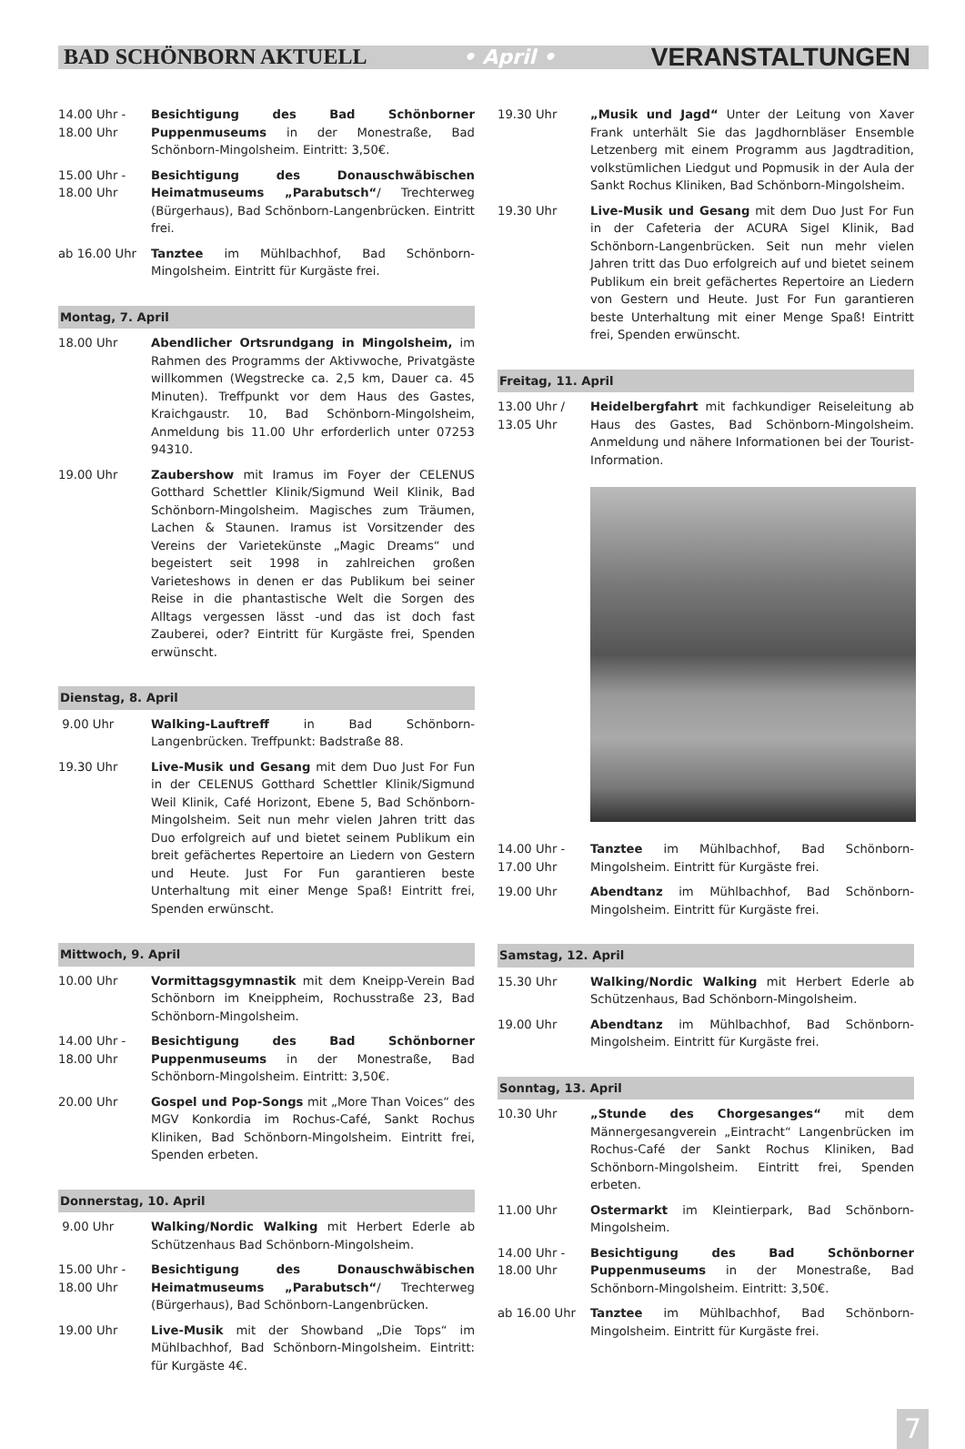BAD SCHÖNBORN AKTUELL • April • VERANSTALTUNGEN
14.00 Uhr -
18.00 Uhr
Besichtigung des Bad Schönborner Puppenmuseums in der Monestraße, Bad Schönborn-Mingolsheim. Eintritt: 3,50€.
15.00 Uhr -
18.00 Uhr
Besichtigung des Donauschwäbischen Heimatmuseums „Parabutsch“/ Trechterweg (Bürgerhaus), Bad Schönborn-Langenbrücken. Eintritt frei.
ab 16.00 Uhr Tanztee im Mühlbachhof, Bad Schönborn-Mingolsheim. Eintritt für Kurgäste frei.
Montag, 7. April
18.00 Uhr Abendlicher Ortsrundgang in Mingolsheim, im Rahmen des Programms der Aktivwoche, Privatgäste willkommen (Wegstrecke ca. 2,5 km, Dauer ca. 45 Minuten). Treffpunkt vor dem Haus des Gastes, Kraichgaustr. 10, Bad Schönborn-Mingolsheim, Anmeldung bis 11.00 Uhr erforderlich unter 07253 94310.
19.00 Uhr Zaubershow mit Iramus im Foyer der CELENUS Gotthard Schettler Klinik/Sigmund Weil Klinik, Bad Schönborn-Mingolsheim. Magisches zum Träumen, Lachen & Staunen. Iramus ist Vorsitzender des Vereins der Varietekünste „Magic Dreams“ und begeistert seit 1998 in zahlreichen großen Varieteshows in denen er das Publikum bei seiner Reise in die phantastische Welt die Sorgen des Alltags vergessen lässt -und das ist doch fast Zauberei, oder? Eintritt für Kurgäste frei, Spenden erwünscht.
Dienstag, 8. April
9.00 Uhr Walking-Lauftreff in Bad Schönborn-Langenbrücken. Treffpunkt: Badstraße 88.
19.30 Uhr Live-Musik und Gesang mit dem Duo Just For Fun in der CELENUS Gotthard Schettler Klinik/Sigmund Weil Klinik, Café Horizont, Ebene 5, Bad Schönborn-Mingolsheim. Seit nun mehr vielen Jahren tritt das Duo erfolgreich auf und bietet seinem Publikum ein breit gefächertes Repertoire an Liedern von Gestern und Heute. Just For Fun garantieren beste Unterhaltung mit einer Menge Spaß! Eintritt frei, Spenden erwünscht.
Mittwoch, 9. April
10.00 Uhr Vormittagsgymnastik mit dem Kneipp-Verein Bad Schönborn im Kneippheim, Rochusstraße 23, Bad Schönborn-Mingolsheim.
14.00 Uhr -
18.00 Uhr
Besichtigung des Bad Schönborner Puppenmuseums in der Monestraße, Bad Schönborn-Mingolsheim. Eintritt: 3,50€.
20.00 Uhr Gospel und Pop-Songs mit „More Than Voices“ des MGV Konkordia im Rochus-Café, Sankt Rochus Kliniken, Bad Schönborn-Mingolsheim. Eintritt frei, Spenden erbeten.
Donnerstag, 10. April
9.00 Uhr Walking/Nordic Walking mit Herbert Ederle ab Schützenhaus Bad Schönborn-Mingolsheim.
15.00 Uhr -
18.00 Uhr
Besichtigung des Donauschwäbischen Heimatmuseums „Parabutsch“/ Trechterweg (Bürgerhaus), Bad Schönborn-Langenbrücken.
19.00 Uhr Live-Musik mit der Showband „Die Tops“ im Mühlbachhof, Bad Schönborn-Mingolsheim. Eintritt: für Kurgäste 4€.
19.30 Uhr „Musik und Jagd“ Unter der Leitung von Xaver Frank unterhält Sie das Jagdhornbläser Ensemble Letzenberg mit einem Programm aus Jagdtradition, volkstümlichen Liedgut und Popmusik in der Aula der Sankt Rochus Kliniken, Bad Schönborn-Mingolsheim.
19.30 Uhr Live-Musik und Gesang mit dem Duo Just For Fun in der Cafeteria der ACURA Sigel Klinik, Bad Schönborn-Langenbrücken. Seit nun mehr vielen Jahren tritt das Duo erfolgreich auf und bietet seinem Publikum ein breit gefächertes Repertoire an Liedern von Gestern und Heute. Just For Fun garantieren beste Unterhaltung mit einer Menge Spaß! Eintritt frei, Spenden erwünscht.
Freitag, 11. April
13.00 Uhr /
13.05 Uhr
Heidelbergfahrt mit fachkundiger Reiseleitung ab Haus des Gastes, Bad Schönborn-Mingolsheim. Anmeldung und nähere Informationen bei der Tourist-Information.
14.00 Uhr -
17.00 Uhr
Tanztee im Mühlbachhof, Bad Schönborn-Mingolsheim. Eintritt für Kurgäste frei.
19.00 Uhr Abendtanz im Mühlbachhof, Bad Schönborn-Mingolsheim. Eintritt für Kurgäste frei.
Samstag, 12. April
15.30 Uhr Walking/Nordic Walking mit Herbert Ederle ab Schützenhaus, Bad Schönborn-Mingolsheim.
19.00 Uhr Abendtanz im Mühlbachhof, Bad Schönborn-Mingolsheim. Eintritt für Kurgäste frei.
Sonntag, 13. April
10.30 Uhr „Stunde des Chorgesanges“ mit dem Männergesangverein „Eintracht“ Langenbrücken im Rochus-Café der Sankt Rochus Kliniken, Bad Schönborn-Mingolsheim. Eintritt frei, Spenden erbeten.
11.00 Uhr Ostermarkt im Kleintierpark, Bad Schönborn-Mingolsheim.
14.00 Uhr -
18.00 Uhr
Besichtigung des Bad Schönborner Puppenmuseums in der Monestraße, Bad Schönborn-Mingolsheim. Eintritt: 3,50€.
ab 16.00 Uhr Tanztee im Mühlbachhof, Bad Schönborn-Mingolsheim. Eintritt für Kurgäste frei.
7